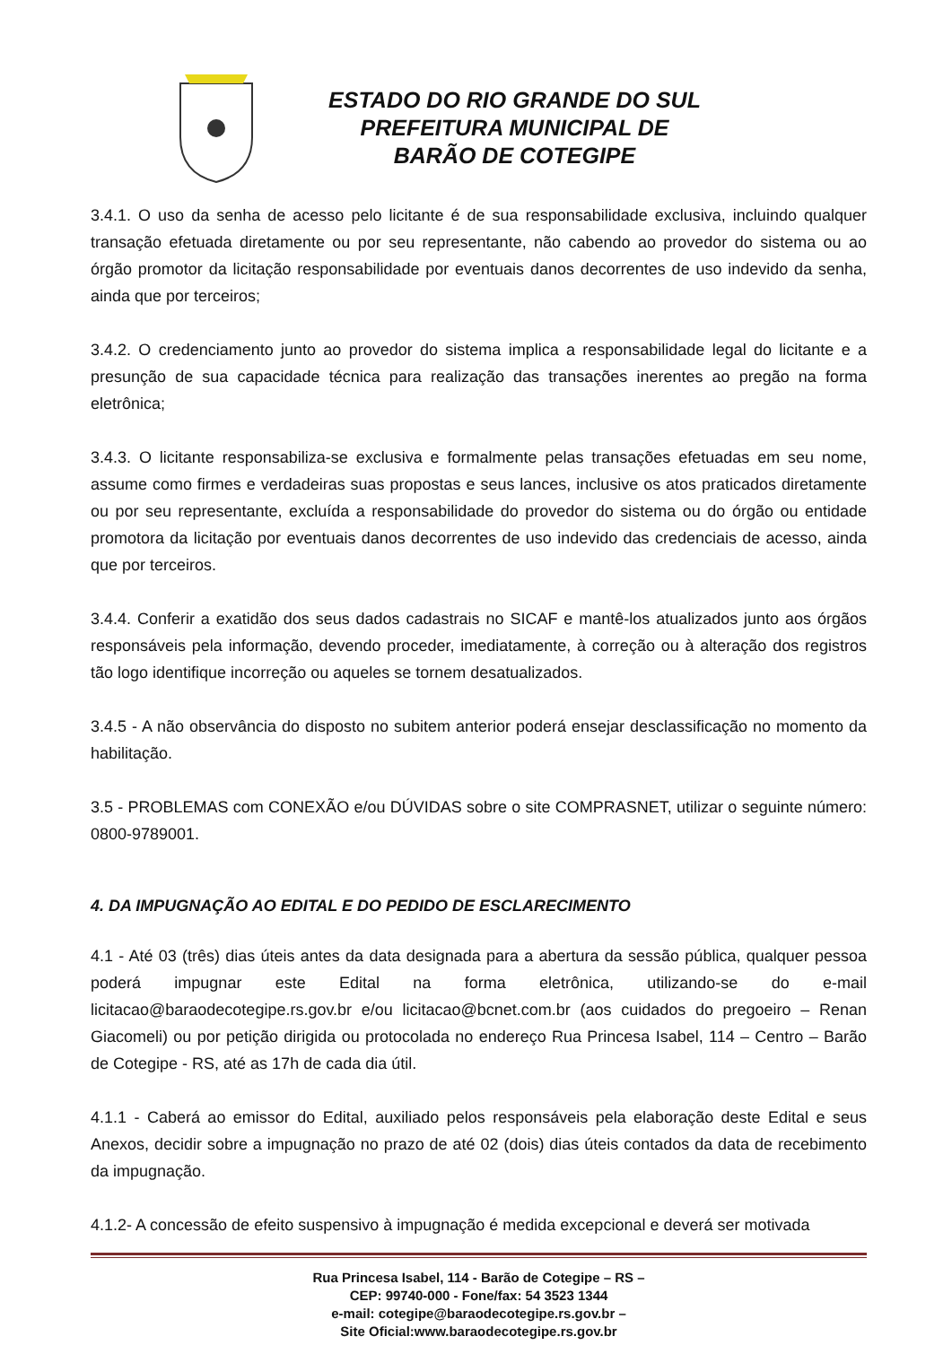ESTADO DO RIO GRANDE DO SUL
PREFEITURA MUNICIPAL DE
BARÃO DE COTEGIPE
3.4.1. O uso da senha de acesso pelo licitante é de sua responsabilidade exclusiva, incluindo qualquer transação efetuada diretamente ou por seu representante, não cabendo ao provedor do sistema ou ao órgão promotor da licitação responsabilidade por eventuais danos decorrentes de uso indevido da senha, ainda que por terceiros;
3.4.2. O credenciamento junto ao provedor do sistema implica a responsabilidade legal do licitante e a presunção de sua capacidade técnica para realização das transações inerentes ao pregão na forma eletrônica;
3.4.3. O licitante responsabiliza-se exclusiva e formalmente pelas transações efetuadas em seu nome, assume como firmes e verdadeiras suas propostas e seus lances, inclusive os atos praticados diretamente ou por seu representante, excluída a responsabilidade do provedor do sistema ou do órgão ou entidade promotora da licitação por eventuais danos decorrentes de uso indevido das credenciais de acesso, ainda que por terceiros.
3.4.4. Conferir a exatidão dos seus dados cadastrais no SICAF e mantê-los atualizados junto aos órgãos responsáveis pela informação, devendo proceder, imediatamente, à correção ou à alteração dos registros tão logo identifique incorreção ou aqueles se tornem desatualizados.
3.4.5 - A não observância do disposto no subitem anterior poderá ensejar desclassificação no momento da habilitação.
3.5 - PROBLEMAS com CONEXÃO e/ou DÚVIDAS sobre o site COMPRASNET, utilizar o seguinte número: 0800-9789001.
4. DA IMPUGNAÇÃO AO EDITAL E DO PEDIDO DE ESCLARECIMENTO
4.1 - Até 03 (três) dias úteis antes da data designada para a abertura da sessão pública, qualquer pessoa poderá impugnar este Edital na forma eletrônica, utilizando-se do e-mail licitacao@baraodecotegipe.rs.gov.br e/ou licitacao@bcnet.com.br (aos cuidados do pregoeiro – Renan Giacomeli) ou por petição dirigida ou protocolada no endereço Rua Princesa Isabel, 114 – Centro – Barão de Cotegipe - RS, até as 17h de cada dia útil.
4.1.1 - Caberá ao emissor do Edital, auxiliado pelos responsáveis pela elaboração deste Edital e seus Anexos, decidir sobre a impugnação no prazo de até 02 (dois) dias úteis contados da data de recebimento da impugnação.
4.1.2- A concessão de efeito suspensivo à impugnação é medida excepcional e deverá ser motivada
Rua Princesa Isabel, 114 - Barão de Cotegipe – RS –
CEP: 99740-000 - Fone/fax: 54 3523 1344
e-mail: cotegipe@baraodecotegipe.rs.gov.br –
Site Oficial:www.baraodecotegipe.rs.gov.br